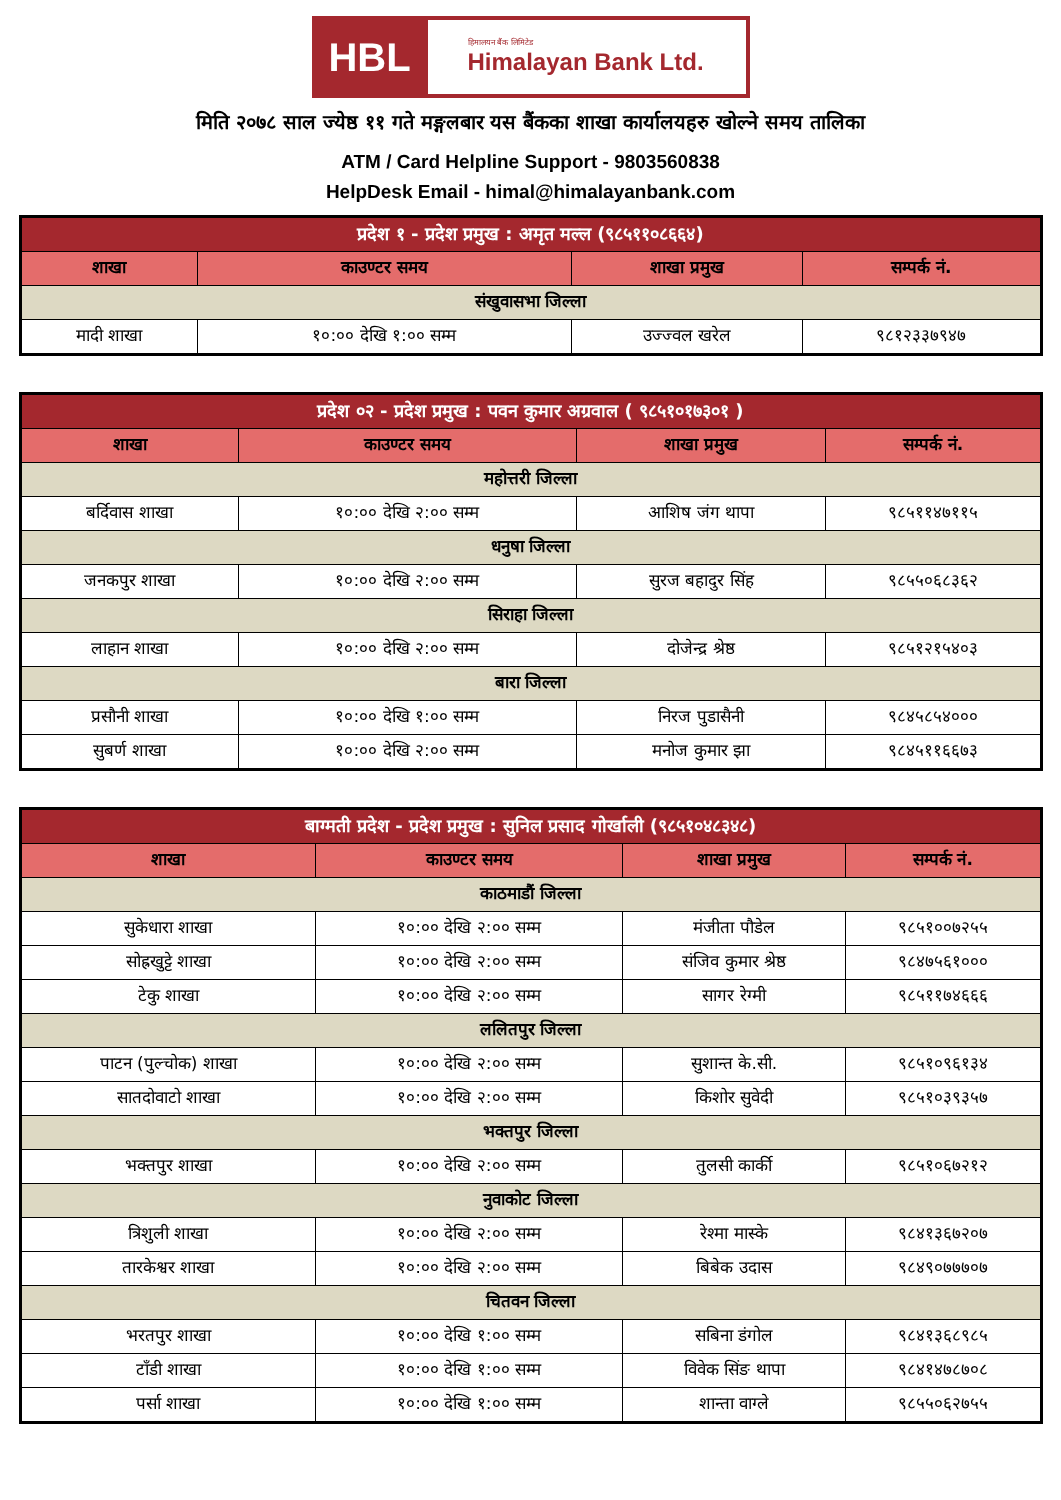HBL
हिमालयन बैंक लिमिटेड
Himalayan Bank Ltd.
मिति २०७८ साल ज्येष्ठ ११ गते मङ्गलबार यस बैंकका शाखा कार्यालयहरु खोल्ने समय तालिका
ATM / Card Helpline Support - 9803560838
HelpDesk Email - himal@himalayanbank.com
| प्रदेश १ - प्रदेश प्रमुख : अमृत मल्ल (९८५११०८६६४) | | | |
| --- | --- | --- | --- |
| शाखा | काउण्टर समय | शाखा प्रमुख | सम्पर्क नं. |
| संखुवासभा जिल्ला | | | |
| मादी शाखा | १०:०० देखि १:०० सम्म | उज्ज्वल खरेल | ९८१२३३७९४७ |
| प्रदेश ०२ - प्रदेश प्रमुख : पवन कुमार अग्रवाल ( ९८५१०१७३०१ ) | | | |
| --- | --- | --- | --- |
| शाखा | काउण्टर समय | शाखा प्रमुख | सम्पर्क नं. |
| महोत्तरी जिल्ला | | | |
| बर्दिवास शाखा | १०:०० देखि २:०० सम्म | आशिष जंग थापा | ९८५११४७११५ |
| धनुषा जिल्ला | | | |
| जनकपुर शाखा | १०:०० देखि २:०० सम्म | सुरज बहादुर सिंह | ९८५५०६८३६२ |
| सिराहा जिल्ला | | | |
| लाहान शाखा | १०:०० देखि २:०० सम्म | दोजेन्द्र श्रेष्ठ | ९८५१२१५४०३ |
| बारा जिल्ला | | | |
| प्रसौनी शाखा | १०:०० देखि १:०० सम्म | निरज पुडासैनी | ९८४५८५४००० |
| सुबर्ण शाखा | १०:०० देखि २:०० सम्म | मनोज कुमार झा | ९८४५११६६७३ |
| बाग्मती प्रदेश - प्रदेश प्रमुख : सुनिल प्रसाद गोर्खाली (९८५१०४८३४८) | | | |
| --- | --- | --- | --- |
| शाखा | काउण्टर समय | शाखा प्रमुख | सम्पर्क नं. |
| काठमाडौं जिल्ला | | | |
| सुकेधारा शाखा | १०:०० देखि २:०० सम्म | मंजीता पौडेल | ९८५१००७२५५ |
| सोह्रखुट्टे शाखा | १०:०० देखि २:०० सम्म | संजिव कुमार श्रेष्ठ | ९८४७५६१००० |
| टेकु शाखा | १०:०० देखि २:०० सम्म | सागर रेग्मी | ९८५११७४६६६ |
| ललितपुर जिल्ला | | | |
| पाटन (पुल्चोक) शाखा | १०:०० देखि २:०० सम्म | सुशान्त के.सी. | ९८५१०९६१३४ |
| सातदोवाटो शाखा | १०:०० देखि २:०० सम्म | किशोर सुवेदी | ९८५१०३९३५७ |
| भक्तपुर जिल्ला | | | |
| भक्तपुर शाखा | १०:०० देखि २:०० सम्म | तुलसी कार्की | ९८५१०६७२१२ |
| नुवाकोट जिल्ला | | | |
| त्रिशुली शाखा | १०:०० देखि २:०० सम्म | रेश्मा मास्के | ९८४१३६७२०७ |
| तारकेश्वर शाखा | १०:०० देखि २:०० सम्म | बिबेक उदास | ९८४९०७७७०७ |
| चितवन जिल्ला | | | |
| भरतपुर शाखा | १०:०० देखि १:०० सम्म | सबिना डंगोल | ९८४१३६८९८५ |
| टाँडी शाखा | १०:०० देखि १:०० सम्म | विवेक सिंङ थापा | ९८४१४७८७०८ |
| पर्सा शाखा | १०:०० देखि १:०० सम्म | शान्ता वाग्ले | ९८५५०६२७५५ |